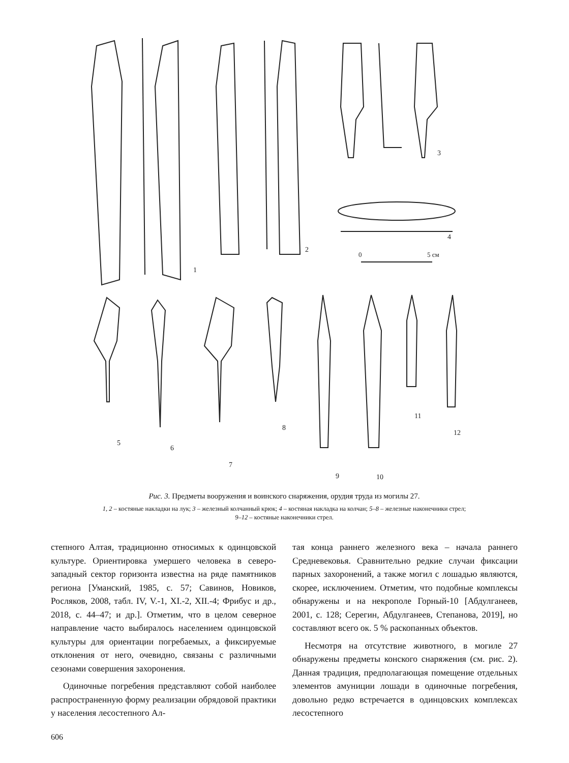1
2
3
4
0
5 см
5
6
7
8
9
10
11
12
Рис. 3. Предметы вооружения и воинского снаряжения, орудия труда из могилы 27.
1, 2 – костяные накладки на лук; 3 – железный колчанный крюк; 4 – костяная накладка на колчан; 5–8 – железные наконечники стрел;
9–12 – костяные наконечники стрел.
степного Алтая, традиционно относимых к одинцовской культуре. Ориентировка умершего человека в северо-западный сектор горизонта известна на ряде памятников региона [Уманский, 1985, с. 57; Савинов, Новиков, Росляков, 2008, табл. IV, V.-1, XI.-2, XII.-4; Фрибус и др., 2018, с. 44–47; и др.]. Отметим, что в целом северное направление часто выбиралось населением одинцовской культуры для ориентации погребаемых, а фиксируемые отклонения от него, очевидно, связаны с различными сезонами совершения захоронения.
Одиночные погребения представляют собой наиболее распространенную форму реализации обрядовой практики у населения лесостепного Ал-
тая конца раннего железного века – начала раннего Средневековья. Сравнительно редкие случаи фиксации парных захоронений, а также могил с лошадью являются, скорее, исключением. Отметим, что подобные комплексы обнаружены и на некрополе Горный-10 [Абдулганеев, 2001, с. 128; Серегин, Абдулганеев, Степанова, 2019], но составляют всего ок. 5 % раскопанных объектов.
Несмотря на отсутствие животного, в могиле 27 обнаружены предметы конского снаряжения (см. рис. 2). Данная традиция, предполагающая помещение отдельных элементов амуниции лошади в одиночные погребения, довольно редко встречается в одинцовских комплексах лесостепного
606